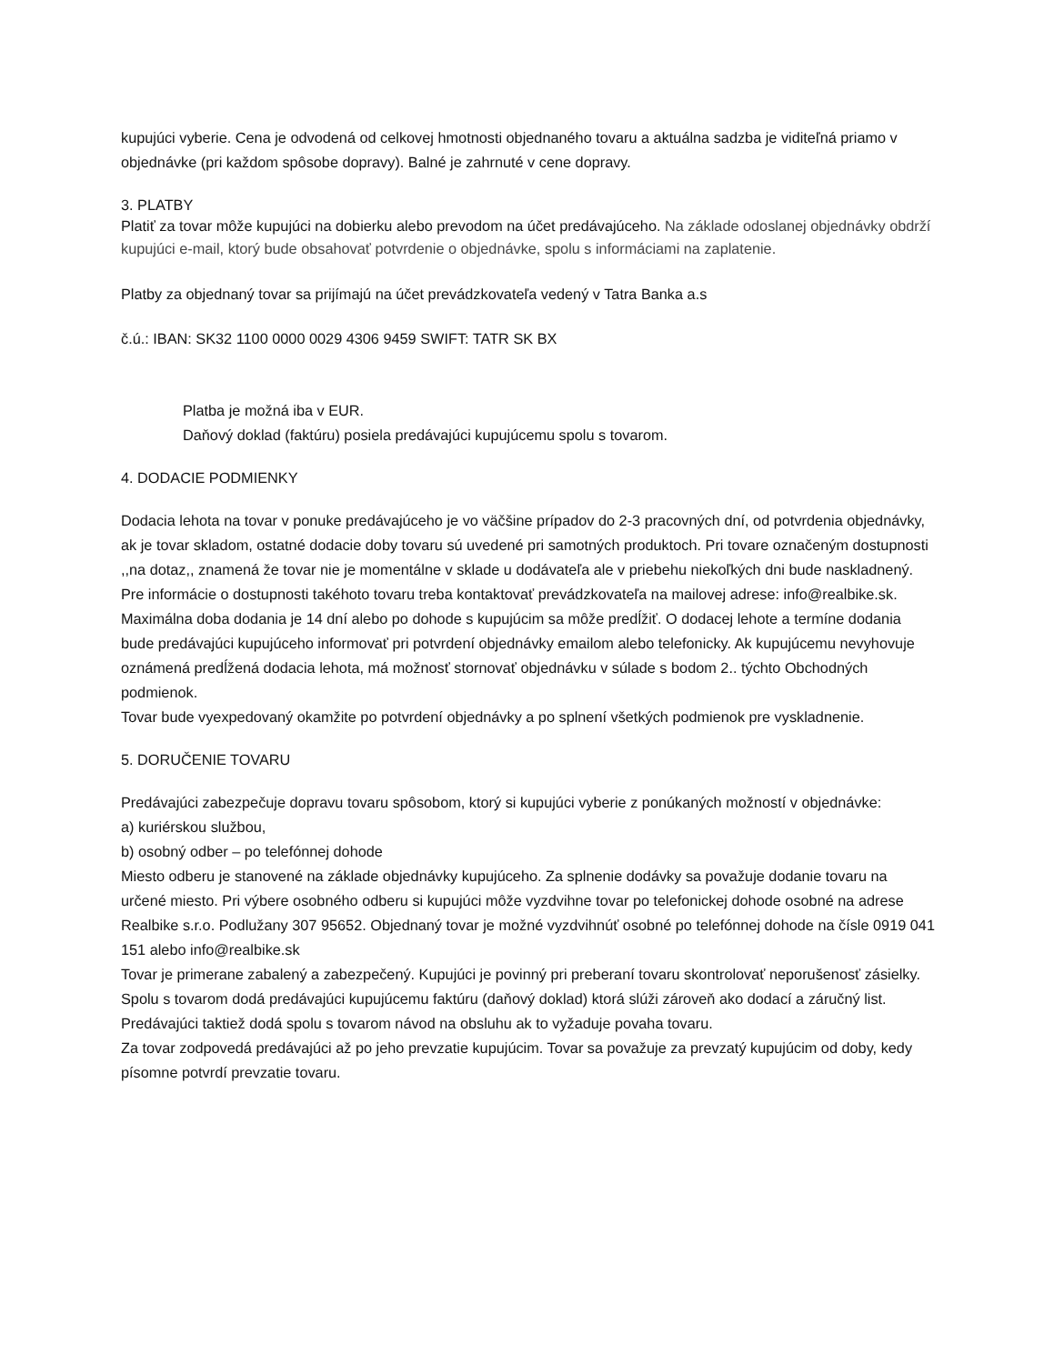kupujúci vyberie. Cena je odvodená od celkovej hmotnosti objednaného tovaru a aktuálna sadzba je viditeľná priamo v objednávke (pri každom spôsobe dopravy). Balné je zahrnuté v cene dopravy.
3. PLATBY
Platiť za tovar môže kupujúci na dobierku alebo prevodom na účet predávajúceho. Na základe odoslanej objednávky obdrží kupujúci e-mail, ktorý bude obsahovať potvrdenie o objednávke, spolu s informáciami na zaplatenie.
Platby za objednaný tovar sa prijímajú na účet prevádzkovateľa vedený v Tatra Banka a.s
č.ú.: IBAN: SK32 1100 0000 0029 4306 9459 SWIFT: TATR SK BX
Platba je možná iba v EUR.
Daňový doklad (faktúru) posiela predávajúci kupujúcemu spolu s tovarom.
4. DODACIE PODMIENKY
Dodacia lehota na tovar v ponuke predávajúceho je vo väčšine prípadov do 2-3 pracovných dní, od potvrdenia objednávky, ak je tovar skladom, ostatné dodacie doby tovaru sú uvedené pri samotných produktoch. Pri tovare označeným dostupnosti ,,na dotaz,, znamená že tovar nie je momentálne v sklade u dodávateľa ale v priebehu niekoľkých dni bude naskladnený. Pre informácie o dostupnosti takéhoto tovaru treba kontaktovať prevádzkovateľa na mailovej adrese: info@realbike.sk. Maximálna doba dodania je 14 dní alebo po dohode s kupujúcim sa môže predĺžiť. O dodacej lehote a termíne dodania bude predávajúci kupujúceho informovať pri potvrdení objednávky emailom alebo telefonicky. Ak kupujúcemu nevyhovuje oznámená predĺžená dodacia lehota, má možnosť stornovať objednávku v súlade s bodom 2.. týchto Obchodných podmienok.
Tovar bude vyexpedovaný okamžite po potvrdení objednávky a po splnení všetkých podmienok pre vyskladnenie.
5. DORUČENIE TOVARU
Predávajúci zabezpečuje dopravu tovaru spôsobom, ktorý si kupujúci vyberie z ponúkaných možností v objednávke:
a) kuriérskou službou,
b) osobný odber – po telefónnej dohode
Miesto odberu je stanovené na základe objednávky kupujúceho. Za splnenie dodávky sa považuje dodanie tovaru na určené miesto. Pri výbere osobného odberu si kupujúci môže vyzdvihne tovar po telefonickej dohode osobné na adrese Realbike s.r.o. Podlužany 307 95652. Objednaný tovar je možné vyzdvihnúť osobné po telefónnej dohode na čísle 0919 041 151 alebo info@realbike.sk
Tovar je primerane zabalený a zabezpečený. Kupujúci je povinný pri preberaní tovaru skontrolovať neporušenosť zásielky.
Spolu s tovarom dodá predávajúci kupujúcemu faktúru (daňový doklad) ktorá slúži zároveň ako dodací a záručný list. Predávajúci taktiež dodá spolu s tovarom návod na obsluhu ak to vyžaduje povaha tovaru.
Za tovar zodpovedá predávajúci až po jeho prevzatie kupujúcim. Tovar sa považuje za prevzatý kupujúcim od doby, kedy písomne potvrdí prevzatie tovaru.